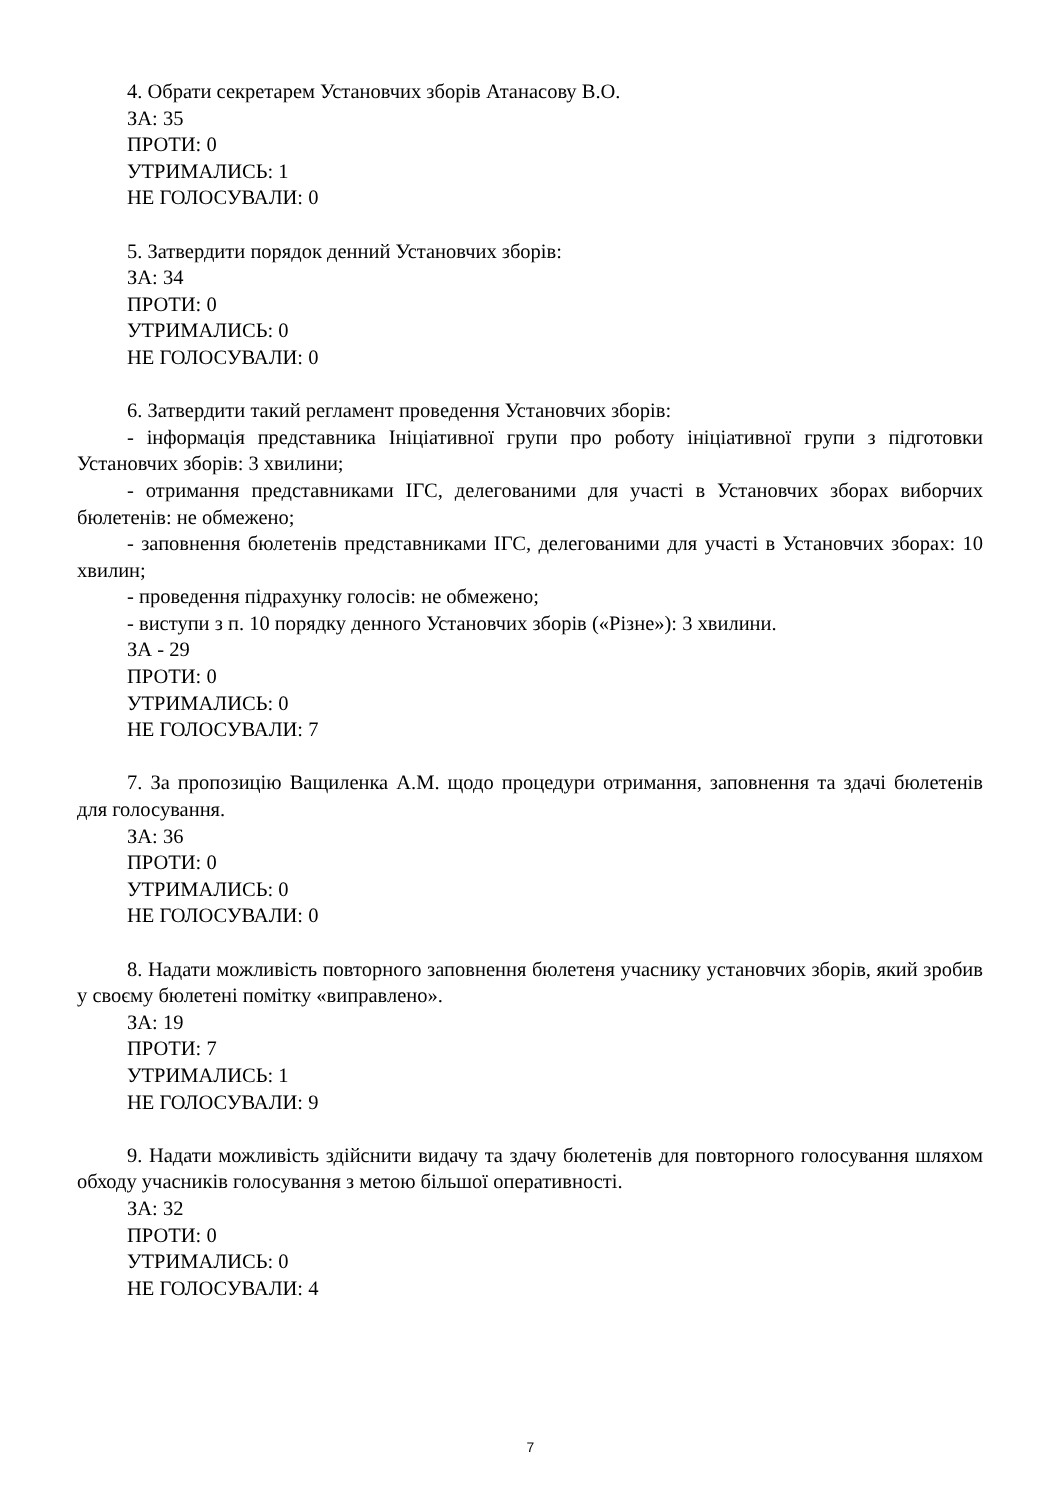4. Обрати секретарем Установчих зборів Атанасову В.О.
ЗА: 35
ПРОТИ: 0
УТРИМАЛИСЬ: 1
НЕ ГОЛОСУВАЛИ: 0
5. Затвердити порядок денний Установчих зборів:
ЗА: 34
ПРОТИ: 0
УТРИМАЛИСЬ: 0
НЕ ГОЛОСУВАЛИ: 0
6. Затвердити такий регламент проведення Установчих зборів:
- інформація представника Ініціативної групи про роботу ініціативної групи з підготовки Установчих зборів: 3 хвилини;
- отримання представниками ІГС, делегованими для участі в Установчих зборах виборчих бюлетенів: не обмежено;
- заповнення бюлетенів представниками ІГС, делегованими для участі в Установчих зборах: 10 хвилин;
- проведення підрахунку голосів: не обмежено;
- виступи з п. 10 порядку денного Установчих зборів («Різне»): 3 хвилини.
ЗА - 29
ПРОТИ: 0
УТРИМАЛИСЬ: 0
НЕ ГОЛОСУВАЛИ: 7
7. За пропозицію Ващиленка А.М. щодо процедури отримання, заповнення та здачі бюлетенів для голосування.
ЗА: 36
ПРОТИ: 0
УТРИМАЛИСЬ: 0
НЕ ГОЛОСУВАЛИ: 0
8. Надати можливість повторного заповнення бюлетеня учаснику установчих зборів, який зробив у своєму бюлетені помітку «виправлено».
ЗА: 19
ПРОТИ: 7
УТРИМАЛИСЬ: 1
НЕ ГОЛОСУВАЛИ: 9
9. Надати можливість здійснити видачу та здачу бюлетенів для повторного голосування шляхом обходу учасників голосування з метою більшої оперативності.
ЗА: 32
ПРОТИ: 0
УТРИМАЛИСЬ: 0
НЕ ГОЛОСУВАЛИ: 4
7